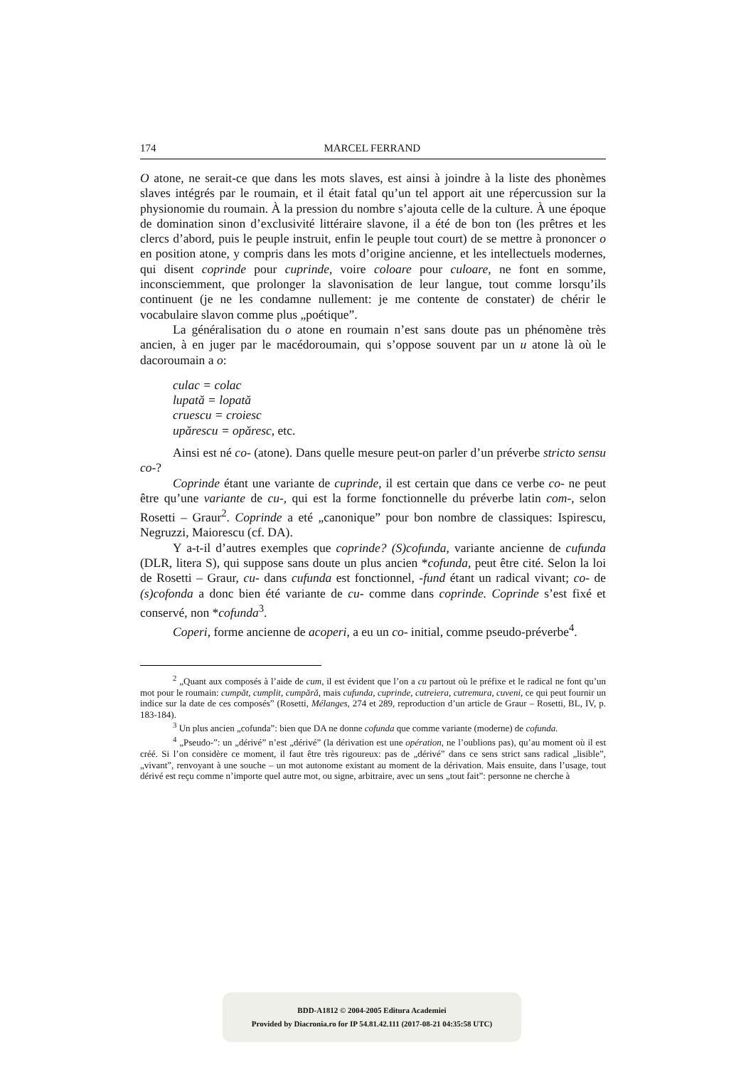174 MARCEL FERRAND
O atone, ne serait-ce que dans les mots slaves, est ainsi à joindre à la liste des phonèmes slaves intégrés par le roumain, et il était fatal qu’un tel apport ait une répercussion sur la physionomie du roumain. À la pression du nombre s’ajouta celle de la culture. À une époque de domination sinon d’exclusivité littéraire slavone, il a été de bon ton (les prêtres et les clercs d’abord, puis le peuple instruit, enfin le peuple tout court) de se mettre à prononcer o en position atone, y compris dans les mots d’origine ancienne, et les intellectuels modernes, qui disent coprinde pour cuprinde, voire coloare pour culoare, ne font en somme, inconsciemment, que prolonger la slavonisation de leur langue, tout comme lorsqu’ils continuent (je ne les condamne nullement: je me contente de constater) de chérir le vocabulaire slavon comme plus „poétique”.
La généralisation du o atone en roumain n’est sans doute pas un phénomène très ancien, à en juger par le macédoroumain, qui s’oppose souvent par un u atone là où le dacoroumain a o:
culac = colac
lupată = lopată
cruescu = croiesc
upărescu = opăresc, etc.
Ainsi est né co- (atone). Dans quelle mesure peut-on parler d’un préverbe stricto sensu co-?
Coprinde étant une variante de cuprinde, il est certain que dans ce verbe co- ne peut être qu’une variante de cu-, qui est la forme fonctionnelle du préverbe latin com-, selon Rosetti – Graur<sup>2</sup>. Coprinde a eté „canonique” pour bon nombre de classiques: Ispirescu, Negruzzi, Maiorescu (cf. DA).
Y a-t-il d’autres exemples que coprinde? (S)cofunda, variante ancienne de cufunda (DLR, litera S), qui suppose sans doute un plus ancien *cofunda, peut être cité. Selon la loi de Rosetti – Graur, cu- dans cufunda est fonctionnel, -fund étant un radical vivant; co- de (s)cofonda a donc bien été variante de cu- comme dans coprinde. Coprinde s’est fixé et conservé, non *cofunda<sup>3</sup>.
Coperi, forme ancienne de acoperi, a eu un co- initial, comme pseudo-préverbe<sup>4</sup>.
<sup>2</sup> „Quant aux composés à l’aide de cum, il est évident que l’on a cu partout où le préfixe et le radical ne font qu’un mot pour le roumain: cumpăt, cumplit, cumpără, mais cufunda, cuprinde, cutreiera, cutremura, cuveni, ce qui peut fournir un indice sur la date de ces composés” (Rosetti, Mélanges, 274 et 289, reproduction d’un article de Graur – Rosetti, BL, IV, p. 183-184).
<sup>3</sup> Un plus ancien „cofunda”: bien que DA ne donne cofunda que comme variante (moderne) de cofunda.
<sup>4</sup> „Pseudo-”: un „dérivé” n’est „dérivé” (la dérivation est une opération, ne l’oublions pas), qu’au moment où il est créé. Si l’on considère ce moment, il faut être très rigoureux: pas de „dérivé” dans ce sens strict sans radical „lisible”, „vivant”, renvoyant à une souche – un mot autonome existant au moment de la dérivation. Mais ensuite, dans l’usage, tout dérivé est reçu comme n’importe quel autre mot, ou signe, arbitraire, avec un sens „tout fait”: personne ne cherche à
BDD-A1812 © 2004-2005 Editura Academiei
Provided by Diacronia.ro for IP 54.81.42.111 (2017-08-21 04:35:58 UTC)